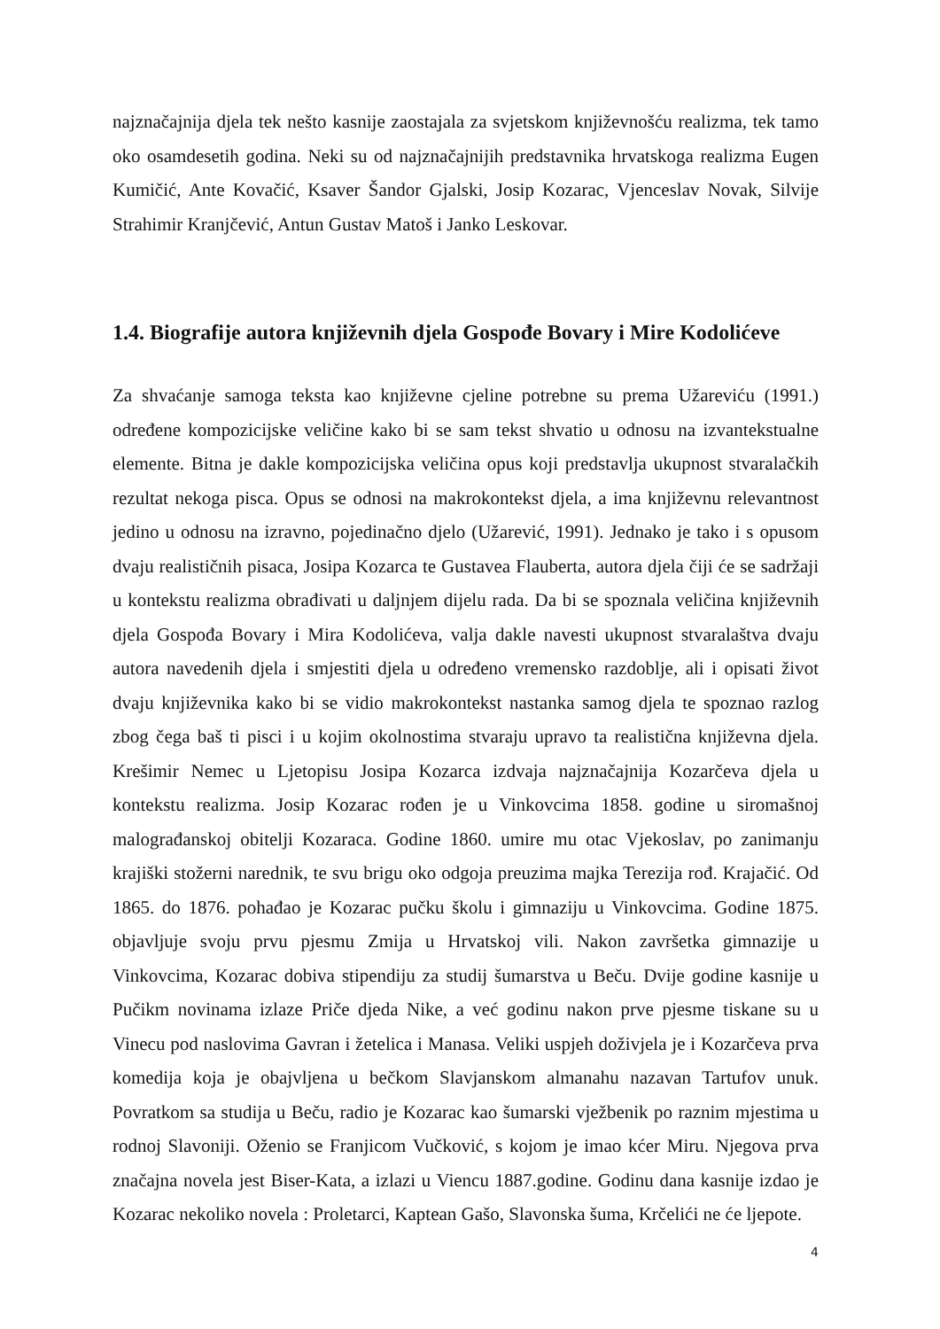najznačajnija djela tek nešto kasnije zaostajala za svjetskom književnošću realizma, tek tamo oko osamdesetih godina. Neki su od najznačajnijih predstavnika hrvatskoga realizma Eugen Kumičić, Ante Kovačić, Ksaver Šandor Gjalski, Josip Kozarac, Vjenceslav Novak, Silvije Strahimir Kranjčević, Antun Gustav Matoš i Janko Leskovar.
1.4. Biografije autora književnih djela Gospođe Bovary i Mire Kodolićeve
Za shvaćanje samoga teksta kao književne cjeline potrebne su prema Užareviću (1991.) određene kompozicijske veličine kako bi se sam tekst shvatio u odnosu na izvantekstualne elemente. Bitna je dakle kompozicijska veličina opus koji predstavlja ukupnost stvaralačkih rezultat nekoga pisca. Opus se odnosi na makrokontekst djela, a ima književnu relevantnost jedino u odnosu na izravno, pojedinačno djelo (Užarević, 1991). Jednako je tako i s opusom dvaju realističnih pisaca, Josipa Kozarca te Gustavea Flauberta, autora djela čiji će se sadržaji u kontekstu realizma obrađivati u daljnjem dijelu rada. Da bi se spoznala veličina književnih djela Gospođa Bovary i Mira Kodolićeva, valja dakle navesti ukupnost stvaralaštva dvaju autora navedenih djela i smjestiti djela u određeno vremensko razdoblje, ali i opisati život dvaju književnika kako bi se vidio makrokontekst nastanka samog djela te spoznao razlog zbog čega baš ti pisci i u kojim okolnostima stvaraju upravo ta realistična književna djela. Krešimir Nemec u Ljetopisu Josipa Kozarca izdvaja najznačajnija Kozarčeva djela u kontekstu realizma. Josip Kozarac rođen je u Vinkovcima 1858. godine u siromašnoj malograđanskoj obitelji Kozaraca. Godine 1860. umire mu otac Vjekoslav, po zanimanju krajiški stožerni narednik, te svu brigu oko odgoja preuzima majka Terezija rođ. Krajačić. Od 1865. do 1876. pohađao je Kozarac pučku školu i gimnaziju u Vinkovcima. Godine 1875. objavljuje svoju prvu pjesmu Zmija u Hrvatskoj vili. Nakon završetka gimnazije u Vinkovcima, Kozarac dobiva stipendiju za studij šumarstva u Beču. Dvije godine kasnije u Pučikm novinama izlaze Priče djeda Nike, a već godinu nakon prve pjesme tiskane su u Vinecu pod naslovima Gavran i žetelica i Manasa. Veliki uspjeh doživjela je i Kozarčeva prva komedija koja je obajvljena u bečkom Slavjanskom almanahu nazavan Tartufov unuk. Povratkom sa studija u Beču, radio je Kozarac kao šumarski vježbenik po raznim mjestima u rodnoj Slavoniji. Oženio se Franjicom Vučković, s kojom je imao kćer Miru. Njegova prva značajna novela jest Biser-Kata, a izlazi u Viencu 1887.godine. Godinu dana kasnije izdao je Kozarac nekoliko novela : Proletarci, Kaptean Gašo, Slavonska šuma, Krčelići ne će ljepote.
4